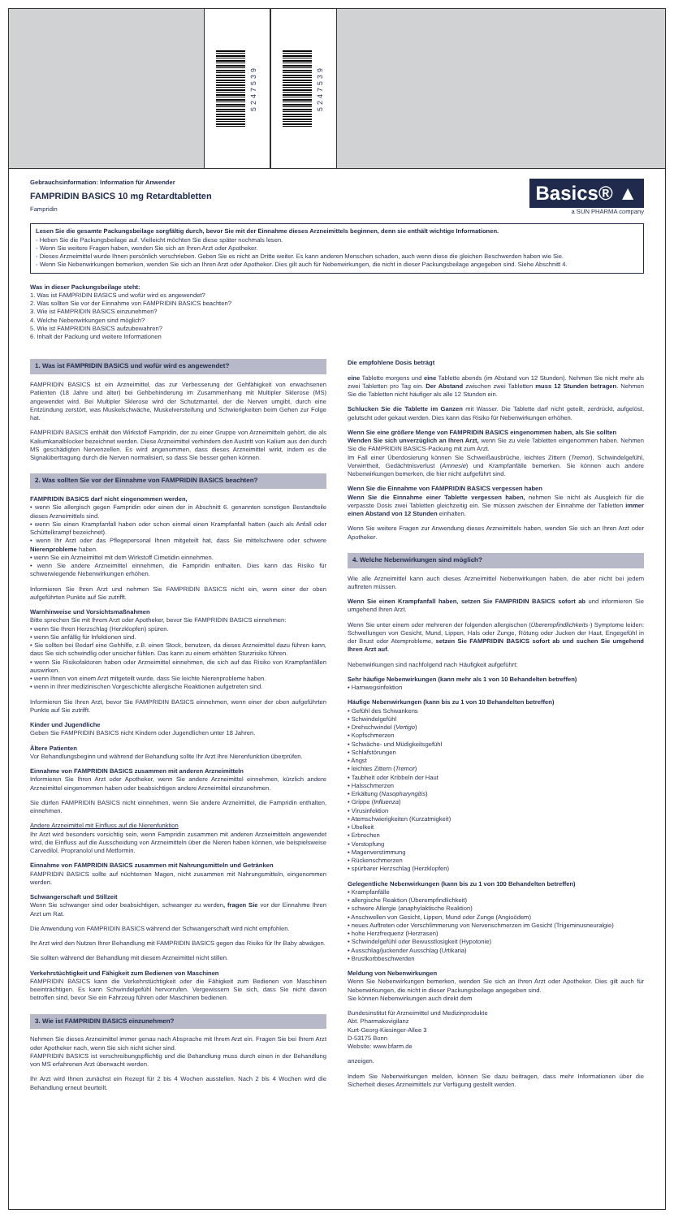5247539
5247539
Basics® ▲
a SUN PHARMA company
Gebrauchsinformation: Information für Anwender
FAMPRIDIN BASICS 10 mg Retardtabletten
Fampridin
Lesen Sie die gesamte Packungsbeilage sorgfältig durch, bevor Sie mit der Einnahme dieses Arzneimittels beginnen, denn sie enthält wichtige Informationen.
- Heben Sie die Packungsbeilage auf. Vielleicht möchten Sie diese später nochmals lesen.
- Wenn Sie weitere Fragen haben, wenden Sie sich an Ihren Arzt oder Apotheker.
- Dieses Arzneimittel wurde Ihnen persönlich verschrieben. Geben Sie es nicht an Dritte weiter. Es kann anderen Menschen schaden, auch wenn diese die gleichen Beschwerden haben wie Sie.
- Wenn Sie Nebenwirkungen bemerken, wenden Sie sich an Ihren Arzt oder Apotheker. Dies gilt auch für Nebenwirkungen, die nicht in dieser Packungsbeilage angegeben sind. Siehe Abschnitt 4.
Was in dieser Packungsbeilage steht:
1. Was ist FAMPRIDIN BASICS und wofür wird es angewendet?
2. Was sollten Sie vor der Einnahme von FAMPRIDIN BASICS beachten?
3. Wie ist FAMPRIDIN BASICS einzunehmen?
4. Welche Nebenwirkungen sind möglich?
5. Wie ist FAMPRIDIN BASICS aufzubewahren?
6. Inhalt der Packung und weitere Informationen
1. Was ist FAMPRIDIN BASICS und wofür wird es angewendet?
FAMPRIDIN BASICS ist ein Arzneimittel, das zur Verbesserung der Gehfähigkeit von erwachsenen Patienten (18 Jahre und älter) bei Gehbehinderung im Zusammenhang mit Multipler Sklerose (MS) angewendet wird. Bei Multipler Sklerose wird der Schutzmantel, der die Nerven umgibt, durch eine Entzündung zerstört, was Muskelschwäche, Muskelversteifung und Schwierigkeiten beim Gehen zur Folge hat.
FAMPRIDIN BASICS enthält den Wirkstoff Fampridin, der zu einer Gruppe von Arzneimitteln gehört, die als Kaliumkanalblocker bezeichnet werden. Diese Arzneimittel verhindern den Austritt von Kalium aus den durch MS geschädigten Nervenzellen. Es wird angenommen, dass dieses Arzneimittel wirkt, indem es die Signalübertragung durch die Nerven normalisiert, so dass Sie besser gehen können.
2. Was sollten Sie vor der Einnahme von FAMPRIDIN BASICS beachten?
FAMPRIDIN BASICS darf nicht eingenommen werden,
• wenn Sie allergisch gegen Fampridin oder einen der in Abschnitt 6. genannten sonstigen Bestandteile dieses Arzneimittels sind.
• wenn Sie einen Krampfanfall haben oder schon einmal einen Krampfanfall hatten (auch als Anfall oder Schüttelkrampf bezeichnet).
• wenn Ihr Arzt oder das Pflegepersonal Ihnen mitgeteilt hat, dass Sie mittelschwere oder schwere Nierenprobleme haben.
• wenn Sie ein Arzneimittel mit dem Wirkstoff Cimetidin einnehmen.
• wenn Sie andere Arzneimittel einnehmen, die Fampridin enthalten. Dies kann das Risiko für schwerwiegende Nebenwirkungen erhöhen.
Informieren Sie Ihren Arzt und nehmen Sie FAMPRIDIN BASICS nicht ein, wenn einer der oben aufgeführten Punkte auf Sie zutrifft.
Warnhinweise und Vorsichtsmaßnahmen
Bitte sprechen Sie mit Ihrem Arzt oder Apotheker, bevor Sie FAMPRIDIN BASICS einnehmen:
• wenn Sie Ihren Herzschlag (Herzklopfen) spüren.
• wenn Sie anfällig für Infektionen sind.
• Sie sollten bei Bedarf eine Gehhilfe, z.B. einen Stock, benutzen, da dieses Arzneimittel dazu führen kann, dass Sie sich schwindlig oder unsicher fühlen. Das kann zu einem erhöhten Sturzrisiko führen.
• wenn Sie Risikofaktoren haben oder Arzneimittel einnehmen, die sich auf das Risiko von Krampfanfällen auswirken.
• wenn Ihnen von einem Arzt mitgeteilt wurde, dass Sie leichte Nierenprobleme haben.
• wenn in Ihrer medizinischen Vorgeschichte allergische Reaktionen aufgetreten sind.
Informieren Sie Ihren Arzt, bevor Sie FAMPRIDIN BASICS einnehmen, wenn einer der oben aufgeführten Punkte auf Sie zutrifft.
Kinder und Jugendliche
Geben Sie FAMPRIDIN BASICS nicht Kindern oder Jugendlichen unter 18 Jahren.
Ältere Patienten
Vor Behandlungsbeginn und während der Behandlung sollte Ihr Arzt Ihre Nierenfunktion überprüfen.
Einnahme von FAMPRIDIN BASICS zusammen mit anderen Arzneimitteln
Informieren Sie Ihren Arzt oder Apotheker, wenn Sie andere Arzneimittel einnehmen, kürzlich andere Arzneimittel eingenommen haben oder beabsichtigen andere Arzneimittel einzunehmen.
Sie dürfen FAMPRIDIN BASICS nicht einnehmen, wenn Sie andere Arzneimittel, die Fampridin enthalten, einnehmen.
Andere Arzneimittel mit Einfluss auf die Nierenfunktion
Ihr Arzt wird besonders vorsichtig sein, wenn Fampridin zusammen mit anderen Arzneimitteln angewendet wird, die Einfluss auf die Ausscheidung von Arzneimitteln über die Nieren haben können, wie beispielsweise Carvedilol, Propranolol und Metformin.
Einnahme von FAMPRIDIN BASICS zusammen mit Nahrungsmitteln und Getränken
FAMPRIDIN BASICS sollte auf nüchternen Magen, nicht zusammen mit Nahrungsmitteln, eingenommen werden.
Schwangerschaft und Stillzeit
Wenn Sie schwanger sind oder beabsichtigen, schwanger zu werden, fragen Sie vor der Einnahme Ihren Arzt um Rat.
Die Anwendung von FAMPRIDIN BASICS während der Schwangerschaft wird nicht empfohlen.
Ihr Arzt wird den Nutzen Ihrer Behandlung mit FAMPRIDIN BASICS gegen das Risiko für Ihr Baby abwägen.
Sie sollten während der Behandlung mit diesem Arzneimittel nicht stillen.
Verkehrstüchtigkeit und Fähigkeit zum Bedienen von Maschinen
FAMPRIDIN BASICS kann die Verkehrstüchtigkeit oder die Fähigkeit zum Bedienen von Maschinen beeinträchtigen. Es kann Schwindelgefühl hervorrufen. Vergewissern Sie sich, dass Sie nicht davon betroffen sind, bevor Sie ein Fahrzeug führen oder Maschinen bedienen.
3. Wie ist FAMPRIDIN BASICS einzunehmen?
Nehmen Sie dieses Arzneimittel immer genau nach Absprache mit Ihrem Arzt ein. Fragen Sie bei Ihrem Arzt oder Apotheker nach, wenn Sie sich nicht sicher sind.
FAMPRIDIN BASICS ist verschreibungspflichtig und die Behandlung muss durch einen in der Behandlung von MS erfahrenen Arzt überwacht werden.
Ihr Arzt wird Ihnen zunächst ein Rezept für 2 bis 4 Wochen ausstellen. Nach 2 bis 4 Wochen wird die Behandlung erneut beurteilt.
Die empfohlene Dosis beträgt
eine Tablette morgens und eine Tablette abends (im Abstand von 12 Stunden). Nehmen Sie nicht mehr als zwei Tabletten pro Tag ein. Der Abstand zwischen zwei Tabletten muss 12 Stunden betragen. Nehmen Sie die Tabletten nicht häufiger als alle 12 Stunden ein.
Schlucken Sie die Tablette im Ganzen mit Wasser. Die Tablette darf nicht geteilt, zerdrückt, aufgelöst, gelutscht oder gekaut werden. Dies kann das Risiko für Nebenwirkungen erhöhen.
Wenn Sie eine größere Menge von FAMPRIDIN BASICS eingenommen haben, als Sie sollten
Wenden Sie sich unverzüglich an Ihren Arzt, wenn Sie zu viele Tabletten eingenommen haben. Nehmen Sie die FAMPRIDIN BASICS-Packung mit zum Arzt.
Im Fall einer Überdosierung können Sie Schweißausbrüche, leichtes Zittern (Tremor), Schwindelgefühl, Verwirrtheit, Gedächtnisverlust (Amnesie) und Krampfanfälle bemerken. Sie können auch andere Nebenwirkungen bemerken, die hier nicht aufgeführt sind.
Wenn Sie die Einnahme von FAMPRIDIN BASICS vergessen haben
Wenn Sie die Einnahme einer Tablette vergessen haben, nehmen Sie nicht als Ausgleich für die verpasste Dosis zwei Tabletten gleichzeitig ein. Sie müssen zwischen der Einnahme der Tabletten immer einen Abstand von 12 Stunden einhalten.
Wenn Sie weitere Fragen zur Anwendung dieses Arzneimittels haben, wenden Sie sich an Ihren Arzt oder Apotheker.
4. Welche Nebenwirkungen sind möglich?
Wie alle Arzneimittel kann auch dieses Arzneimittel Nebenwirkungen haben, die aber nicht bei jedem auftreten müssen.
Wenn Sie einen Krampfanfall haben, setzen Sie FAMPRIDIN BASICS sofort ab und informieren Sie umgehend Ihren Arzt.
Wenn Sie unter einem oder mehreren der folgenden allergischen (Überempfindlichkeits-) Symptome leiden: Schwellungen von Gesicht, Mund, Lippen, Hals oder Zunge, Rötung oder Jucken der Haut, Engegefühl in der Brust oder Atemprobleme, setzen Sie FAMPRIDIN BASICS sofort ab und suchen Sie umgehend Ihren Arzt auf.
Nebenwirkungen sind nachfolgend nach Häufigkeit aufgeführt:
Sehr häufige Nebenwirkungen (kann mehr als 1 von 10 Behandelten betreffen)
• Harnwegsinfektion
Häufige Nebenwirkungen (kann bis zu 1 von 10 Behandelten betreffen)
• Gefühl des Schwankens
• Schwindelgefühl
• Drehschwindel (Vertigo)
• Kopfschmerzen
• Schwäche- und Müdigkeitsgefühl
• Schlafstörungen
• Angst
• leichtes Zittern (Tremor)
• Taubheit oder Kribbeln der Haut
• Halsschmerzen
• Erkältung (Nasopharyngitis)
• Grippe (Influenza)
• Virusinfektion
• Atemschwierigkeiten (Kurzatmigkeit)
• Übelkeit
• Erbrechen
• Verstopfung
• Magenverstimmung
• Rückenschmerzen
• spürbarer Herzschlag (Herzklopfen)
Gelegentliche Nebenwirkungen (kann bis zu 1 von 100 Behandelten betreffen)
• Krampfanfälle
• allergische Reaktion (Überempfindlichkeit)
• schwere Allergie (anaphylaktische Reaktion)
• Anschwellen von Gesicht, Lippen, Mund oder Zunge (Angioödem)
• neues Auftreten oder Verschlimmerung von Nervenschmerzen im Gesicht (Trigeminusneuralgie)
• hohe Herzfrequenz (Herzrasen)
• Schwindelgefühl oder Bewusstlosigkeit (Hypotonie)
• Ausschlag/juckender Ausschlag (Urtikaria)
• Brustkorbbeschwerden
Meldung von Nebenwirkungen
Wenn Sie Nebenwirkungen bemerken, wenden Sie sich an Ihren Arzt oder Apotheker. Dies gilt auch für Nebenwirkungen, die nicht in dieser Packungsbeilage angegeben sind.
Sie können Nebenwirkungen auch direkt dem
Bundesinstitut für Arzneimittel und Medizinprodukte
Abt. Pharmakovigilanz
Kurt-Georg-Kiesinger-Allee 3
D-53175 Bonn
Website: www.bfarm.de
anzeigen.
Indem Sie Nebenwirkungen melden, können Sie dazu beitragen, dass mehr Informationen über die Sicherheit dieses Arzneimittels zur Verfügung gestellt werden.